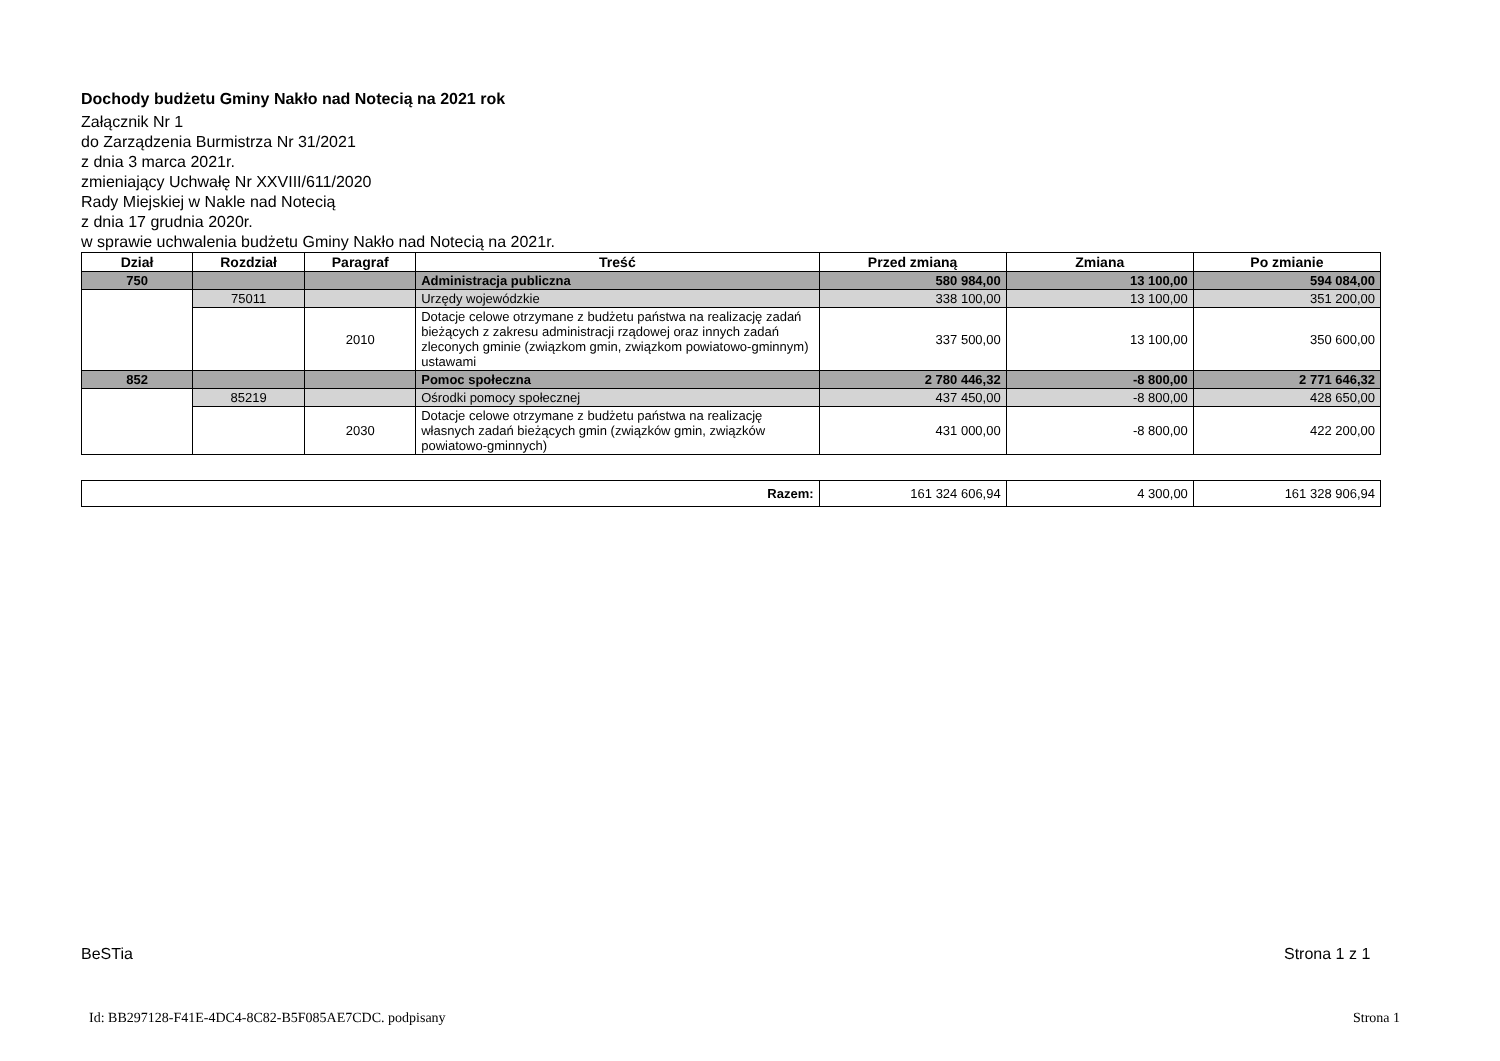Dochody budżetu Gminy Nakło nad Notecią na 2021 rok
Załącznik Nr 1
do Zarządzenia Burmistrza Nr 31/2021
z dnia 3 marca 2021r.
zmieniający Uchwałę Nr XXVIII/611/2020
Rady Miejskiej w Nakle nad Notecią
z dnia 17 grudnia 2020r.
w sprawie uchwalenia budżetu Gminy Nakło nad Notecią na 2021r.
| Dział | Rozdział | Paragraf | Treść | Przed zmianą | Zmiana | Po zmianie |
| --- | --- | --- | --- | --- | --- | --- |
| 750 | | | Administracja publiczna | 580 984,00 | 13 100,00 | 594 084,00 |
| | 75011 | | Urzędy wojewódzkie | 338 100,00 | 13 100,00 | 351 200,00 |
| | | 2010 | Dotacje celowe otrzymane z budżetu państwa na realizację zadań bieżących z zakresu administracji rządowej oraz innych zadań zleconych gminie (związkom gmin, związkom powiatowo-gminnym) ustawami | 337 500,00 | 13 100,00 | 350 600,00 |
| 852 | | | Pomoc społeczna | 2 780 446,32 | -8 800,00 | 2 771 646,32 |
| | 85219 | | Ośrodki pomocy społecznej | 437 450,00 | -8 800,00 | 428 650,00 |
| | | 2030 | Dotacje celowe otrzymane z budżetu państwa na realizację własnych zadań bieżących gmin (związków gmin, związków powiatowo-gminnych) | 431 000,00 | -8 800,00 | 422 200,00 |
| Razem: | 161 324 606,94 | 4 300,00 | 161 328 906,94 |
BeSTia Strona 1 z 1
Id: BB297128-F41E-4DC4-8C82-B5F085AE7CDC. podpisany
Strona 1